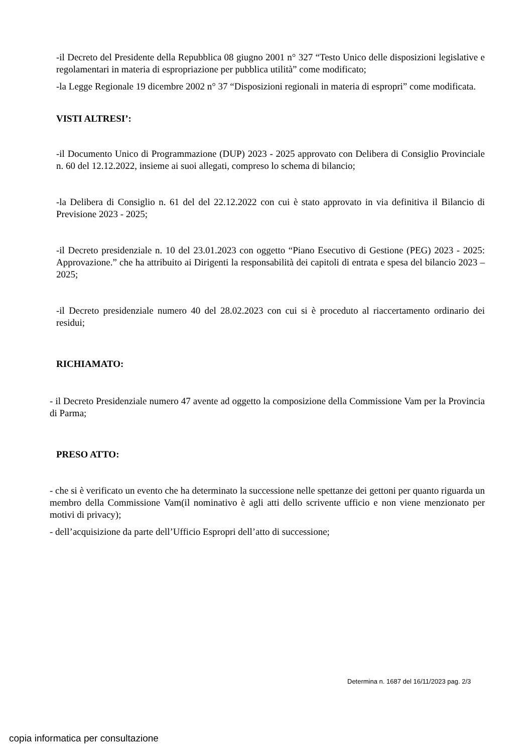-il Decreto del Presidente della Repubblica 08 giugno 2001 n° 327 “Testo Unico delle disposizioni legislative e regolamentari in materia di espropriazione per pubblica utilità” come modificato;
-la Legge Regionale 19 dicembre 2002 n° 37 “Disposizioni regionali in materia di espropri” come modificata.
VISTI ALTRESI’:
-il Documento Unico di Programmazione (DUP) 2023 - 2025 approvato con Delibera di Consiglio Provinciale n. 60 del 12.12.2022, insieme ai suoi allegati, compreso lo schema di bilancio;
-la Delibera di Consiglio n. 61 del del 22.12.2022 con cui è stato approvato in via definitiva il Bilancio di Previsione 2023 - 2025;
-il Decreto presidenziale n. 10 del 23.01.2023 con oggetto “Piano Esecutivo di Gestione (PEG) 2023 - 2025: Approvazione.” che ha attribuito ai Dirigenti la responsabilità dei capitoli di entrata e spesa del bilancio 2023 – 2025;
-il Decreto presidenziale numero 40 del 28.02.2023 con cui si è proceduto al riaccertamento ordinario dei residui;
RICHIAMATO:
- il Decreto Presidenziale numero 47 avente ad oggetto la composizione della Commissione Vam per la Provincia di Parma;
PRESO ATTO:
- che si è verificato un evento che ha determinato la successione nelle spettanze dei gettoni per quanto riguarda un membro della Commissione Vam(il nominativo è agli atti dello scrivente ufficio e non viene menzionato per motivi di privacy);
- dell’acquisizione da parte dell’Ufficio Espropri dell’atto di successione;
Determina n. 1687 del 16/11/2023 pag. 2/3
copia informatica per consultazione